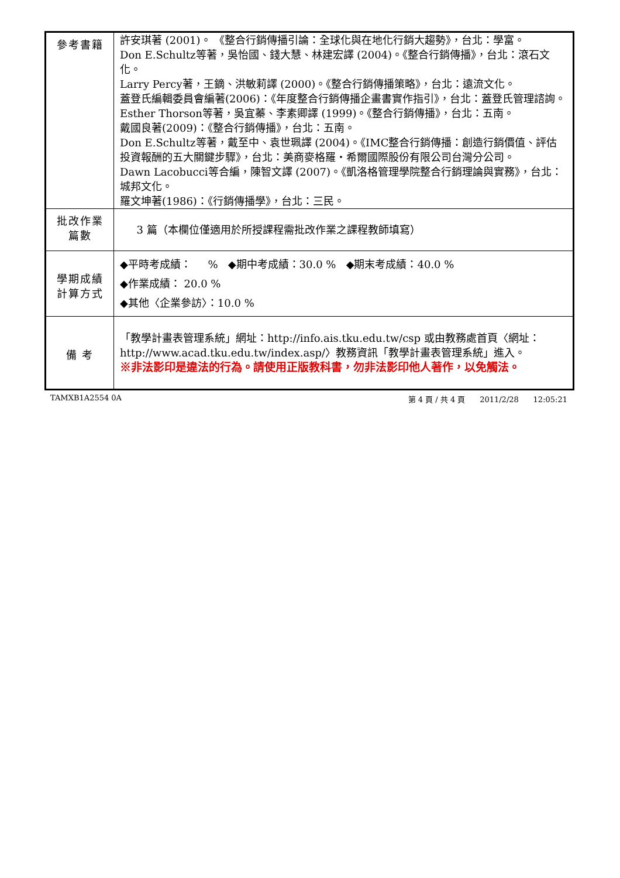| 參考書籍 | 許安琪著 (2001)。 《整合行銷傳播引論：全球化與在地化行銷大趨勢》，台北：學富。 Don E.Schultz等著，吳怡國、錢大慧、林建宏譯 (2004)。《整合行銷傳播》，台北：滾石文化。 Larry Percy著，王鏑、洪敏莉譯 (2000)。《整合行銷傳播策略》，台北：遠流文化。 蓋登氏編輯委員會編著(2006)：《年度整合行銷傳播企畫書實作指引》，台北：蓋登氏管理諮詢。 Esther Thorson等著，吳宜蓁、李素卿譯 (1999)。《整合行銷傳播》，台北：五南。 戴國良著(2009)：《整合行銷傳播》，台北：五南。 Don E.Schultz等著，戴至中、袁世珮譯 (2004)。《IMC整合行銷傳播：創造行銷價值、評估投資報酬的五大關鍵步驟》，台北：美商麥格羅‧希爾國際股份有限公司台灣分公司。 Dawn Lacobucci等合編，陳智文譯 (2007)。《凱洛格管理學院整合行銷理論與實務》，台北：城邦文化。 羅文坤著(1986)：《行銷傳播學》，台北：三民。 |
| 批改作業 篇數 | 3 篇（本欄位僅適用於所授課程需批改作業之課程教師填寫） |
| 學期成績 計算方式 | ◆平時考成績： % ◆期中考成績：30.0 % ◆期末考成績：40.0 % ◆作業成績： 20.0 % ◆其他〈企業參訪〉：10.0 % |
| 備 考 | 「教學計畫表管理系統」網址： http://info.ais.tku.edu.tw/csp 或由教務處首頁〈網址： http://www.acad.tku.edu.tw/index.asp/ 〉教務資訊「教學計畫表管理系統」進入。 ※非法影印是違法的行為。請使用正版教科書，勿非法影印他人著作，以免觸法。 |
TAMXB1A2554 0A 第 4 頁 / 共 4 頁 2011/2/28 12:05:21